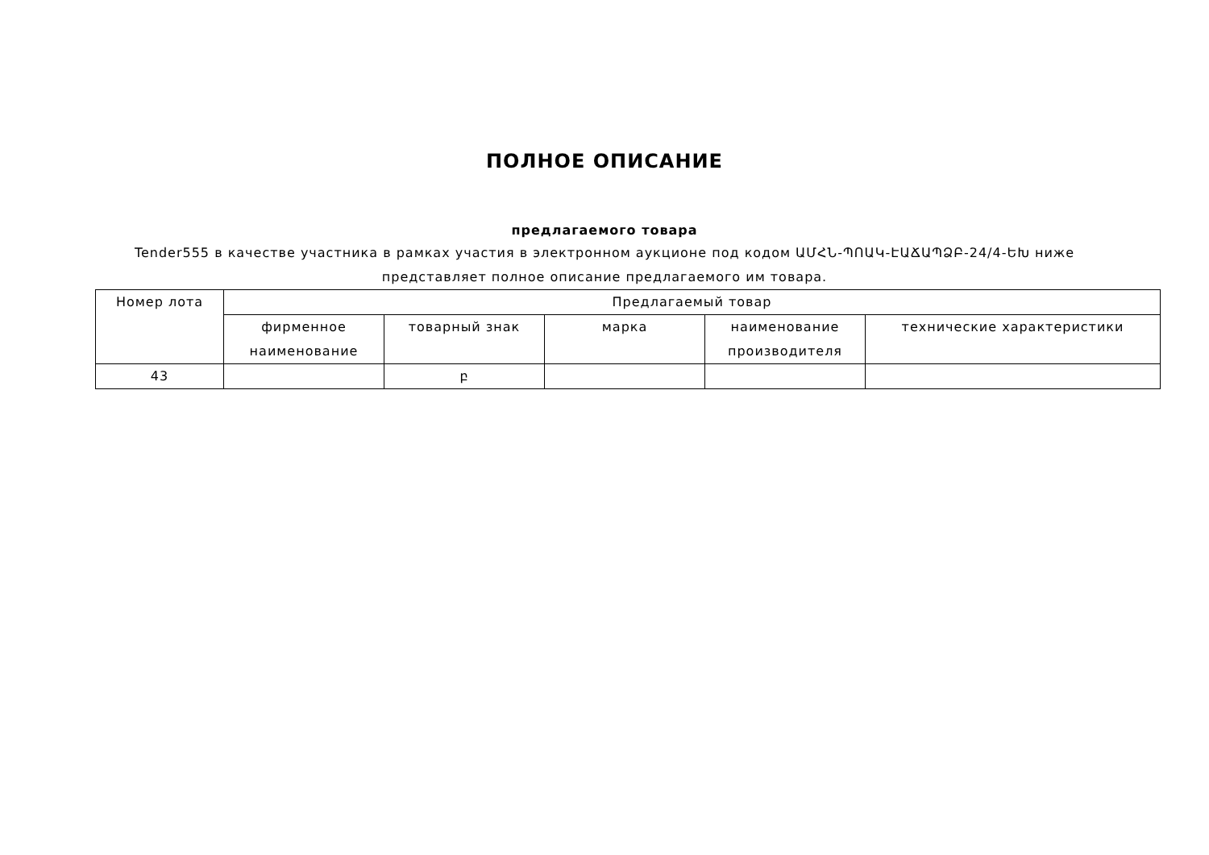ПОЛНОЕ ОПИСАНИЕ
предлагаемого товара
Tender555 в качестве участника в рамках участия в электронном аукционе под кодом ԱՄՀՆ-ՊՈԱԿ-ԷԱՃԱՊՁԲ-24/4-ԵԽ ниже представляет полное описание предлагаемого им товара.
| Номер лота | Предлагаемый товар | | | | |
| --- | --- | --- | --- | --- | --- |
| | фирменное наименование | товарный знак | марка | наименование производителя | технические характеристики |
| 43 | | բ | | | |